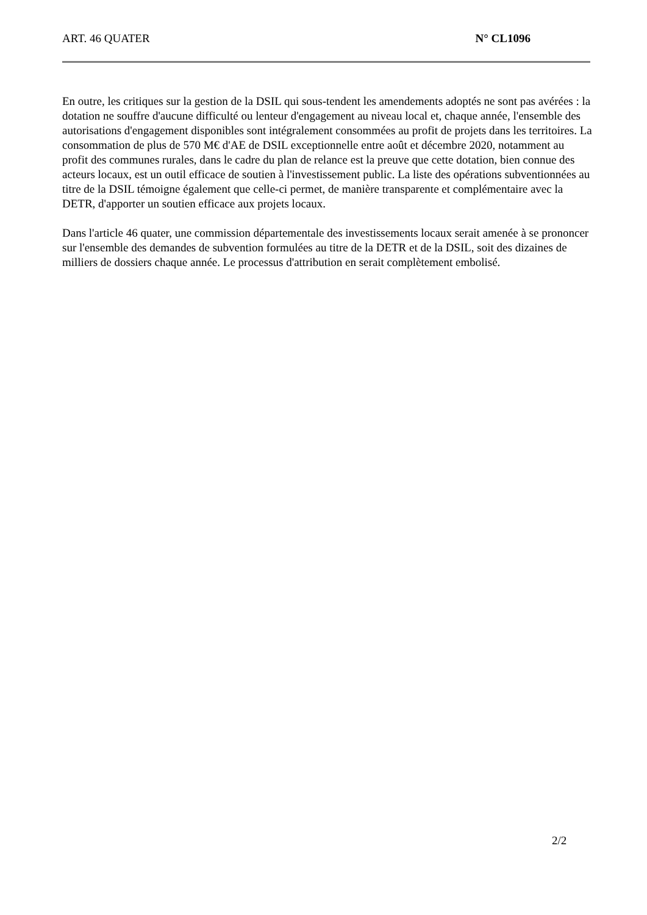ART. 46 QUATER N° CL1096
En outre, les critiques sur la gestion de la DSIL qui sous-tendent les amendements adoptés ne sont pas avérées : la dotation ne souffre d'aucune difficulté ou lenteur d'engagement au niveau local et, chaque année, l'ensemble des autorisations d'engagement disponibles sont intégralement consommées au profit de projets dans les territoires. La consommation de plus de 570 M€ d'AE de DSIL exceptionnelle entre août et décembre 2020, notamment au profit des communes rurales, dans le cadre du plan de relance est la preuve que cette dotation, bien connue des acteurs locaux, est un outil efficace de soutien à l'investissement public. La liste des opérations subventionnées au titre de la DSIL témoigne également que celle-ci permet, de manière transparente et complémentaire avec la DETR, d'apporter un soutien efficace aux projets locaux.
Dans l'article 46 quater, une commission départementale des investissements locaux serait amenée à se prononcer sur l'ensemble des demandes de subvention formulées au titre de la DETR et de la DSIL, soit des dizaines de milliers de dossiers chaque année. Le processus d'attribution en serait complètement embolisé.
2/2